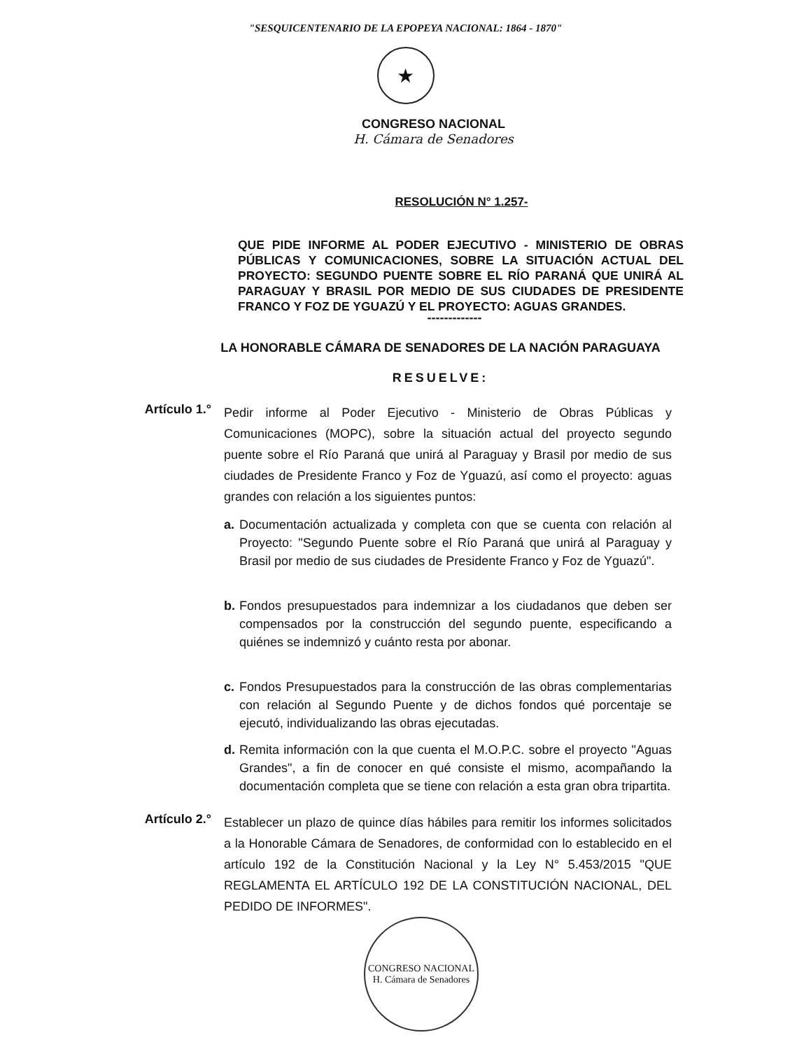"SESQUICENTENARIO DE LA EPOPEYA NACIONAL: 1864 - 1870"
★
CONGRESO NACIONAL
H. Cámara de Senadores
RESOLUCIÓN N° 1.257-
QUE PIDE INFORME AL PODER EJECUTIVO - MINISTERIO DE OBRAS PÚBLICAS Y COMUNICACIONES, SOBRE LA SITUACIÓN ACTUAL DEL PROYECTO: SEGUNDO PUENTE SOBRE EL RÍO PARANÁ QUE UNIRÁ AL PARAGUAY Y BRASIL POR MEDIO DE SUS CIUDADES DE PRESIDENTE FRANCO Y FOZ DE YGUAZÚ Y EL PROYECTO: AGUAS GRANDES.
-------------
LA HONORABLE CÁMARA DE SENADORES DE LA NACIÓN PARAGUAYA
RESUELVE:
Artículo 1.°
Pedir informe al Poder Ejecutivo - Ministerio de Obras Públicas y Comunicaciones (MOPC), sobre la situación actual del proyecto segundo puente sobre el Río Paraná que unirá al Paraguay y Brasil por medio de sus ciudades de Presidente Franco y Foz de Yguazú, así como el proyecto: aguas grandes con relación a los siguientes puntos:
a. Documentación actualizada y completa con que se cuenta con relación al Proyecto: "Segundo Puente sobre el Río Paraná que unirá al Paraguay y Brasil por medio de sus ciudades de Presidente Franco y Foz de Yguazú".
b. Fondos presupuestados para indemnizar a los ciudadanos que deben ser compensados por la construcción del segundo puente, especificando a quiénes se indemnizó y cuánto resta por abonar.
c. Fondos Presupuestados para la construcción de las obras complementarias con relación al Segundo Puente y de dichos fondos qué porcentaje se ejecutó, individualizando las obras ejecutadas.
d. Remita información con la que cuenta el M.O.P.C. sobre el proyecto "Aguas Grandes", a fin de conocer en qué consiste el mismo, acompañando la documentación completa que se tiene con relación a esta gran obra tripartita.
Artículo 2.°
Establecer un plazo de quince días hábiles para remitir los informes solicitados a la Honorable Cámara de Senadores, de conformidad con lo establecido en el artículo 192 de la Constitución Nacional y la Ley N° 5.453/2015 "QUE REGLAMENTA EL ARTÍCULO 192 DE LA CONSTITUCIÓN NACIONAL, DEL PEDIDO DE INFORMES".
CONGRESO NACIONAL
H. Cámara de Senadores